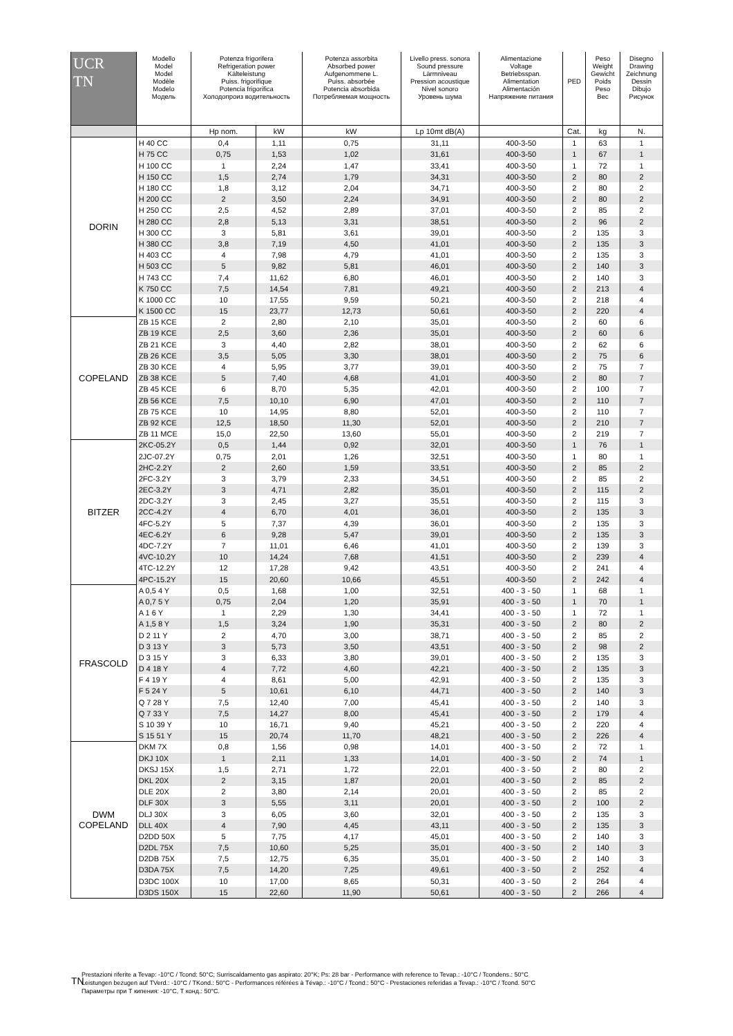| UCR TN | Modello Model Model Modèle Modelo Модель | Potenza frigorifera Refrigeration power Kälteleistung Puiss. frigorifique Potencia frigorifica Холодопроиз водительность | | Potenza assorbita Absorbed power Aufgenommene L. Puiss. absorbée Potencia absorbida Потребляемая мощность | Livello press. sonora Sound pressure Lärmniveau Pression acoustique Nivel sonoro Уровень шума | Alimentazione Voltage Betriebsspan. Alimentation Alimentación Напряжение питания | PED | Peso Weight Gewicht Poids Peso Вес | Disegno Drawing Zeichnung Dessin Dibujo Рисунок |
| --- | --- | --- | --- | --- | --- | --- | --- | --- | --- |
| | | Hp nom. | kW | kW | Lp 10mt dB(A) | | Cat. | kg | N. |
| DORIN | H 40 CC | 0,4 | 1,11 | 0,75 | 31,11 | 400-3-50 | 1 | 63 | 1 |
| | H 75 CC | 0,75 | 1,53 | 1,02 | 31,61 | 400-3-50 | 1 | 67 | 1 |
| | H 100 CC | 1 | 2,24 | 1,47 | 33,41 | 400-3-50 | 1 | 72 | 1 |
| | H 150 CC | 1,5 | 2,74 | 1,79 | 34,31 | 400-3-50 | 2 | 80 | 2 |
| | H 180 CC | 1,8 | 3,12 | 2,04 | 34,71 | 400-3-50 | 2 | 80 | 2 |
| | H 200 CC | 2 | 3,50 | 2,24 | 34,91 | 400-3-50 | 2 | 80 | 2 |
| | H 250 CC | 2,5 | 4,52 | 2,89 | 37,01 | 400-3-50 | 2 | 85 | 2 |
| | H 280 CC | 2,8 | 5,13 | 3,31 | 38,51 | 400-3-50 | 2 | 96 | 2 |
| | H 300 CC | 3 | 5,81 | 3,61 | 39,01 | 400-3-50 | 2 | 135 | 3 |
| | H 380 CC | 3,8 | 7,19 | 4,50 | 41,01 | 400-3-50 | 2 | 135 | 3 |
| | H 403 CC | 4 | 7,98 | 4,79 | 41,01 | 400-3-50 | 2 | 135 | 3 |
| | H 503 CC | 5 | 9,82 | 5,81 | 46,01 | 400-3-50 | 2 | 140 | 3 |
| | H 743 CC | 7,4 | 11,62 | 6,80 | 46,01 | 400-3-50 | 2 | 140 | 3 |
| | K 750 CC | 7,5 | 14,54 | 7,81 | 49,21 | 400-3-50 | 2 | 213 | 4 |
| | K 1000 CC | 10 | 17,55 | 9,59 | 50,21 | 400-3-50 | 2 | 218 | 4 |
| | K 1500 CC | 15 | 23,77 | 12,73 | 50,61 | 400-3-50 | 2 | 220 | 4 |
| COPELAND | ZB 15 KCE | 2 | 2,80 | 2,10 | 35,01 | 400-3-50 | 2 | 60 | 6 |
| | ZB 19 KCE | 2,5 | 3,60 | 2,36 | 35,01 | 400-3-50 | 2 | 60 | 6 |
| | ZB 21 KCE | 3 | 4,40 | 2,82 | 38,01 | 400-3-50 | 2 | 62 | 6 |
| | ZB 26 KCE | 3,5 | 5,05 | 3,30 | 38,01 | 400-3-50 | 2 | 75 | 6 |
| | ZB 30 KCE | 4 | 5,95 | 3,77 | 39,01 | 400-3-50 | 2 | 75 | 7 |
| | ZB 38 KCE | 5 | 7,40 | 4,68 | 41,01 | 400-3-50 | 2 | 80 | 7 |
| | ZB 45 KCE | 6 | 8,70 | 5,35 | 42,01 | 400-3-50 | 2 | 100 | 7 |
| | ZB 56 KCE | 7,5 | 10,10 | 6,90 | 47,01 | 400-3-50 | 2 | 110 | 7 |
| | ZB 75 KCE | 10 | 14,95 | 8,80 | 52,01 | 400-3-50 | 2 | 110 | 7 |
| | ZB 92 KCE | 12,5 | 18,50 | 11,30 | 52,01 | 400-3-50 | 2 | 210 | 7 |
| | ZB 11 MCE | 15,0 | 22,50 | 13,60 | 55,01 | 400-3-50 | 2 | 219 | 7 |
| BITZER | 2KC-05.2Y | 0,5 | 1,44 | 0,92 | 32,01 | 400-3-50 | 1 | 76 | 1 |
| | 2JC-07.2Y | 0,75 | 2,01 | 1,26 | 32,51 | 400-3-50 | 1 | 80 | 1 |
| | 2HC-2.2Y | 2 | 2,60 | 1,59 | 33,51 | 400-3-50 | 2 | 85 | 2 |
| | 2FC-3.2Y | 3 | 3,79 | 2,33 | 34,51 | 400-3-50 | 2 | 85 | 2 |
| | 2EC-3.2Y | 3 | 4,71 | 2,82 | 35,01 | 400-3-50 | 2 | 115 | 2 |
| | 2DC-3.2Y | 3 | 2,45 | 3,27 | 35,51 | 400-3-50 | 2 | 115 | 3 |
| | 2CC-4.2Y | 4 | 6,70 | 4,01 | 36,01 | 400-3-50 | 2 | 135 | 3 |
| | 4FC-5.2Y | 5 | 7,37 | 4,39 | 36,01 | 400-3-50 | 2 | 135 | 3 |
| | 4EC-6.2Y | 6 | 9,28 | 5,47 | 39,01 | 400-3-50 | 2 | 135 | 3 |
| | 4DC-7.2Y | 7 | 11,01 | 6,46 | 41,01 | 400-3-50 | 2 | 139 | 3 |
| | 4VC-10.2Y | 10 | 14,24 | 7,68 | 41,51 | 400-3-50 | 2 | 239 | 4 |
| | 4TC-12.2Y | 12 | 17,28 | 9,42 | 43,51 | 400-3-50 | 2 | 241 | 4 |
| | 4PC-15.2Y | 15 | 20,60 | 10,66 | 45,51 | 400-3-50 | 2 | 242 | 4 |
| FRASCOLD | A 0,5 4 Y | 0,5 | 1,68 | 1,00 | 32,51 | 400 - 3 - 50 | 1 | 68 | 1 |
| | A 0,7 5 Y | 0,75 | 2,04 | 1,20 | 35,91 | 400 - 3 - 50 | 1 | 70 | 1 |
| | A 1 6 Y | 1 | 2,29 | 1,30 | 34,41 | 400 - 3 - 50 | 1 | 72 | 1 |
| | A 1,5 8 Y | 1,5 | 3,24 | 1,90 | 35,31 | 400 - 3 - 50 | 2 | 80 | 2 |
| | D 2 11 Y | 2 | 4,70 | 3,00 | 38,71 | 400 - 3 - 50 | 2 | 85 | 2 |
| | D 3 13 Y | 3 | 5,73 | 3,50 | 43,51 | 400 - 3 - 50 | 2 | 98 | 2 |
| | D 3 15 Y | 3 | 6,33 | 3,80 | 39,01 | 400 - 3 - 50 | 2 | 135 | 3 |
| | D 4 18 Y | 4 | 7,72 | 4,60 | 42,21 | 400 - 3 - 50 | 2 | 135 | 3 |
| | F 4 19 Y | 4 | 8,61 | 5,00 | 42,91 | 400 - 3 - 50 | 2 | 135 | 3 |
| | F 5 24 Y | 5 | 10,61 | 6,10 | 44,71 | 400 - 3 - 50 | 2 | 140 | 3 |
| | Q 7 28 Y | 7,5 | 12,40 | 7,00 | 45,41 | 400 - 3 - 50 | 2 | 140 | 3 |
| | Q 7 33 Y | 7,5 | 14,27 | 8,00 | 45,41 | 400 - 3 - 50 | 2 | 179 | 4 |
| | S 10 39 Y | 10 | 16,71 | 9,40 | 45,21 | 400 - 3 - 50 | 2 | 220 | 4 |
| | S 15 51 Y | 15 | 20,74 | 11,70 | 48,21 | 400 - 3 - 50 | 2 | 226 | 4 |
| DWM COPELAND | DKM 7X | 0,8 | 1,56 | 0,98 | 14,01 | 400 - 3 - 50 | 2 | 72 | 1 |
| | DKJ 10X | 1 | 2,11 | 1,33 | 14,01 | 400 - 3 - 50 | 2 | 74 | 1 |
| | DKSJ 15X | 1,5 | 2,71 | 1,72 | 22,01 | 400 - 3 - 50 | 2 | 80 | 2 |
| | DKL 20X | 2 | 3,15 | 1,87 | 20,01 | 400 - 3 - 50 | 2 | 85 | 2 |
| | DLE 20X | 2 | 3,80 | 2,14 | 20,01 | 400 - 3 - 50 | 2 | 85 | 2 |
| | DLF 30X | 3 | 5,55 | 3,11 | 20,01 | 400 - 3 - 50 | 2 | 100 | 2 |
| | DLJ 30X | 3 | 6,05 | 3,60 | 32,01 | 400 - 3 - 50 | 2 | 135 | 3 |
| | DLL 40X | 4 | 7,90 | 4,45 | 43,11 | 400 - 3 - 50 | 2 | 135 | 3 |
| | D2DD 50X | 5 | 7,75 | 4,17 | 45,01 | 400 - 3 - 50 | 2 | 140 | 3 |
| | D2DL 75X | 7,5 | 10,60 | 5,25 | 35,01 | 400 - 3 - 50 | 2 | 140 | 3 |
| | D2DB 75X | 7,5 | 12,75 | 6,35 | 35,01 | 400 - 3 - 50 | 2 | 140 | 3 |
| | D3DA 75X | 7,5 | 14,20 | 7,25 | 49,61 | 400 - 3 - 50 | 2 | 252 | 4 |
| | D3DC 100X | 10 | 17,00 | 8,65 | 50,31 | 400 - 3 - 50 | 2 | 264 | 4 |
| | D3DS 150X | 15 | 22,60 | 11,90 | 50,61 | 400 - 3 - 50 | 2 | 266 | 4 |
TN
Prestazioni riferite a Tevap: -10°C / Tcond: 50°C; Surriscaldamento gas aspirato: 20°K; Ps: 28 bar - Performance with reference to Tevap.: -10°C / Tcondens.: 50°C
Leistungen bezugen auf TVerd.: -10°C / TKond.: 50°C - Performances référées à Tévap.: -10°C / Tcond.: 50°C - Prestaciones referidas a Tevap.: -10°C / Tcond. 50°C
Параметры при Т кипения: -10°С, Т конд.: 50°С.